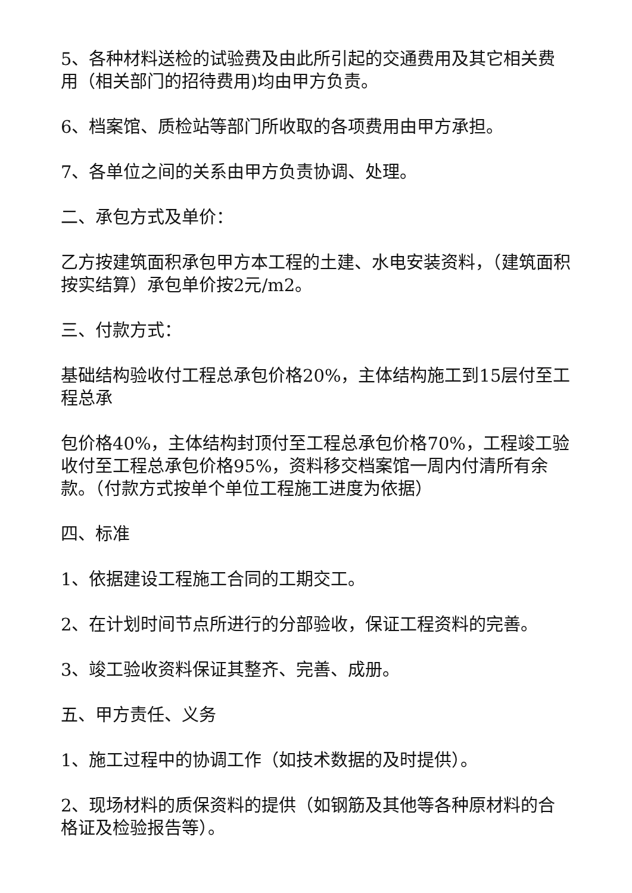5、各种材料送检的试验费及由此所引起的交通费用及其它相关费用（相关部门的招待费用)均由甲方负责。
6、档案馆、质检站等部门所收取的各项费用由甲方承担。
7、各单位之间的关系由甲方负责协调、处理。
二、承包方式及单价：
乙方按建筑面积承包甲方本工程的土建、水电安装资料，（建筑面积按实结算）承包单价按2元/m2。
三、付款方式：
基础结构验收付工程总承包价格20%，主体结构施工到15层付至工程总承
包价格40%，主体结构封顶付至工程总承包价格70%，工程竣工验收付至工程总承包价格95%，资料移交档案馆一周内付清所有余款。（付款方式按单个单位工程施工进度为依据）
四、标准
1、依据建设工程施工合同的工期交工。
2、在计划时间节点所进行的分部验收，保证工程资料的完善。
3、竣工验收资料保证其整齐、完善、成册。
五、甲方责任、义务
1、施工过程中的协调工作（如技术数据的及时提供）。
2、现场材料的质保资料的提供（如钢筋及其他等各种原材料的合格证及检验报告等）。